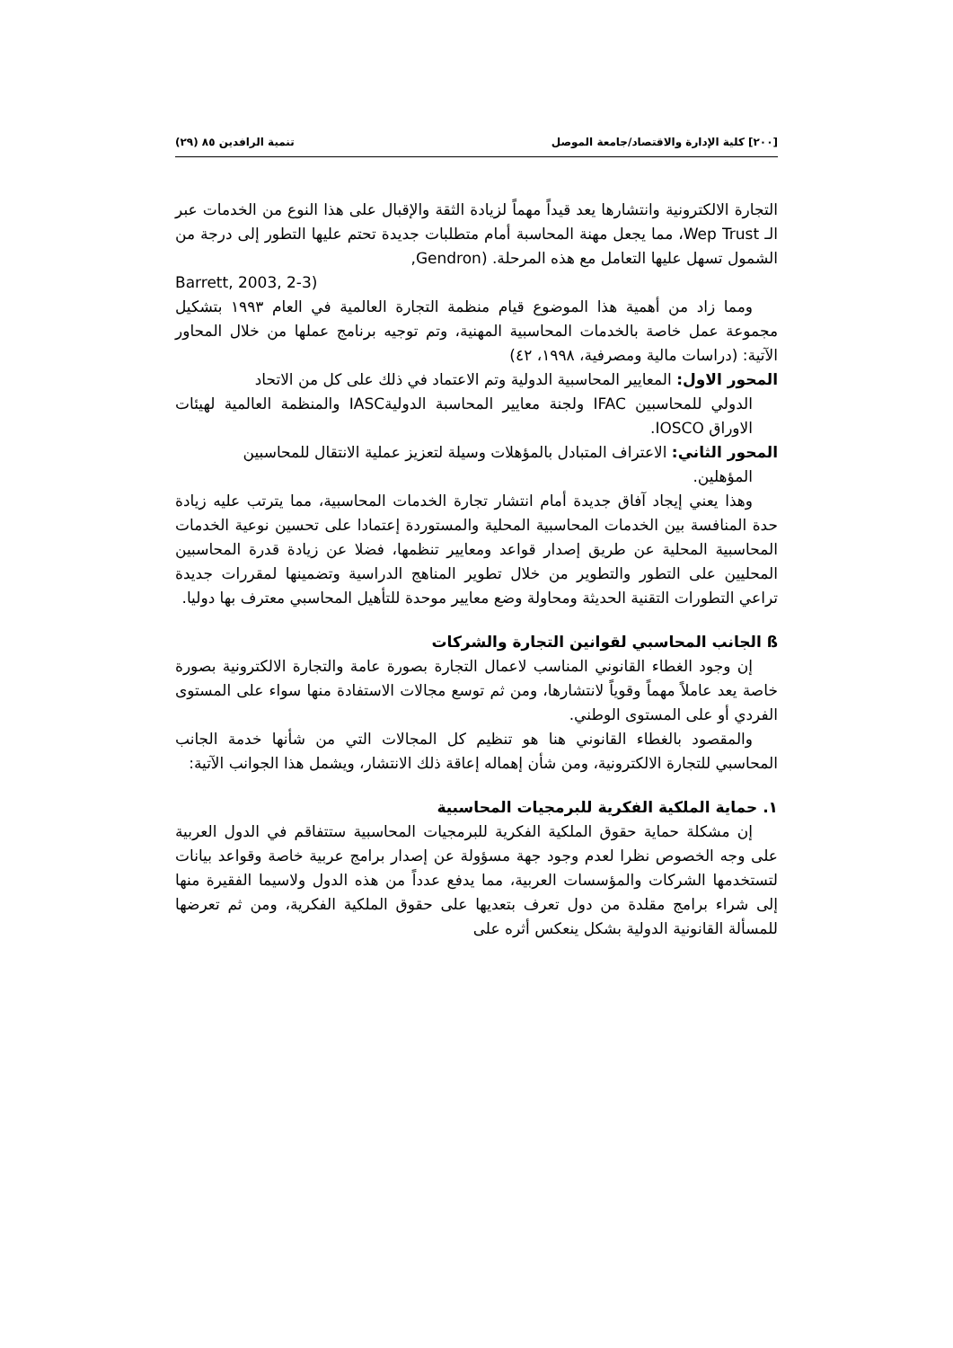[٢٠٠] كلية الإدارة والاقتصاد/جامعة الموصل تنمية الرافدين ٨٥ (٢٩)
التجارة الالكترونية وانتشارها يعد قيداً مهماً لزيادة الثقة والإقبال على هذا النوع من الخدمات عبر الـ Wep Trust، مما يجعل مهنة المحاسبة أمام متطلبات جديدة تحتم عليها التطور إلى درجة من الشمول تسهل عليها التعامل مع هذه المرحلة. (Gendron,
Barrett, 2003, 2-3)
ومما زاد من أهمية هذا الموضوع قيام منظمة التجارة العالمية في العام ١٩٩٣ بتشكيل مجموعة عمل خاصة بالخدمات المحاسبية المهنية، وتم توجيه برنامج عملها من خلال المحاور الآتية: (دراسات مالية ومصرفية، ١٩٩٨، ٤٢)
المحور الاول: المعايير المحاسبية الدولية وتم الاعتماد في ذلك على كل من الاتحاد
الدولي للمحاسبين IFAC ولجنة معايير المحاسبة الدوليةIASC والمنظمة العالمية لهيئات الاوراق IOSCO.
المحور الثاني: الاعتراف المتبادل بالمؤهلات وسيلة لتعزيز عملية الانتقال للمحاسبين
المؤهلين.
وهذا يعني إيجاد آفاق جديدة أمام انتشار تجارة الخدمات المحاسبية، مما يترتب عليه زيادة حدة المنافسة بين الخدمات المحاسبية المحلية والمستوردة إعتمادا على تحسين نوعية الخدمات المحاسبية المحلية عن طريق إصدار قواعد ومعايير تنظمها، فضلا عن زيادة قدرة المحاسبين المحليين على التطور والتطوير من خلال تطوير المناهج الدراسية وتضمينها لمقررات جديدة تراعي التطورات التقنية الحديثة ومحاولة وضع معايير موحدة للتأهيل المحاسبي معترف بها دوليا.
ß الجانب المحاسبي لقوانين التجارة والشركات
إن وجود الغطاء القانوني المناسب لاعمال التجارة بصورة عامة والتجارة الالكترونية بصورة خاصة يعد عاملاً مهماً وقوياً لانتشارها، ومن ثم توسع مجالات الاستفادة منها سواء على المستوى الفردي أو على المستوى الوطني.
والمقصود بالغطاء القانوني هنا هو تنظيم كل المجالات التي من شأنها خدمة الجانب المحاسبي للتجارة الالكترونية، ومن شأن إهماله إعاقة ذلك الانتشار، ويشمل هذا الجوانب الآتية:
١. حماية الملكية الفكرية للبرمجيات المحاسبية
إن مشكلة حماية حقوق الملكية الفكرية للبرمجيات المحاسبية ستتفاقم في الدول العربية على وجه الخصوص نظرا لعدم وجود جهة مسؤولة عن إصدار برامج عربية خاصة وقواعد بيانات لتستخدمها الشركات والمؤسسات العربية، مما يدفع عدداً من هذه الدول ولاسيما الفقيرة منها إلى شراء برامج مقلدة من دول تعرف بتعديها على حقوق الملكية الفكرية، ومن ثم تعرضها للمسألة القانونية الدولية بشكل ينعكس أثره على